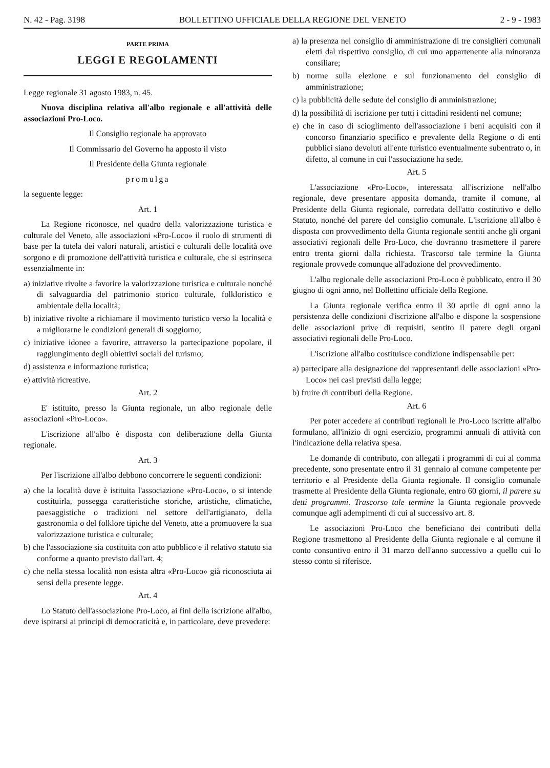N. 42 - Pag. 3198 BOLLETTINO UFFICIALE DELLA REGIONE DEL VENETO 2 - 9 - 1983
PARTE PRIMA
LEGGI E REGOLAMENTI
Legge regionale 31 agosto 1983, n. 45.
Nuova disciplina relativa all'albo regionale e all'attività delle associazioni Pro-Loco.
Il Consiglio regionale ha approvato
Il Commissario del Governo ha apposto il visto
Il Presidente della Giunta regionale
promulga
la seguente legge:
Art. 1
La Regione riconosce, nel quadro della valorizzazione turistica e culturale del Veneto, alle associazioni «Pro-Loco» il ruolo di strumenti di base per la tutela dei valori naturali, artistici e culturali delle località ove sorgono e di promozione dell'attività turistica e culturale, che si estrinseca essenzialmente in:
a) iniziative rivolte a favorire la valorizzazione turistica e culturale nonché di salvaguardia del patrimonio storico culturale, folkloristico e ambientale della località;
b) iniziative rivolte a richiamare il movimento turistico verso la località e a migliorarne le condizioni generali di soggiorno;
c) iniziative idonee a favorire, attraverso la partecipazione popolare, il raggiungimento degli obiettivi sociali del turismo;
d) assistenza e informazione turistica;
e) attività ricreative.
Art. 2
E' istituito, presso la Giunta regionale, un albo regionale delle associazioni «Pro-Loco».
L'iscrizione all'albo è disposta con deliberazione della Giunta regionale.
Art. 3
Per l'iscrizione all'albo debbono concorrere le seguenti condizioni:
a) che la località dove è istituita l'associazione «Pro-Loco», o si intende costituirla, possegga caratteristiche storiche, artistiche, climatiche, paesaggistiche o tradizioni nel settore dell'artigianato, della gastronomia o del folklore tipiche del Veneto, atte a promuovere la sua valorizzazione turistica e culturale;
b) che l'associazione sia costituita con atto pubblico e il relativo statuto sia conforme a quanto previsto dall'art. 4;
c) che nella stessa località non esista altra «Pro-Loco» già riconosciuta ai sensi della presente legge.
Art. 4
Lo Statuto dell'associazione Pro-Loco, ai fini della iscrizione all'albo, deve ispirarsi ai principi di democraticità e, in particolare, deve prevedere:
a) la presenza nel consiglio di amministrazione di tre consiglieri comunali eletti dal rispettivo consiglio, di cui uno appartenente alla minoranza consiliare;
b) norme sulla elezione e sul funzionamento del consiglio di amministrazione;
c) la pubblicità delle sedute del consiglio di amministrazione;
d) la possibilità di iscrizione per tutti i cittadini residenti nel comune;
e) che in caso di scioglimento dell'associazione i beni acquisiti con il concorso finanziario specifico e prevalente della Regione o di enti pubblici siano devoluti all'ente turistico eventualmente subentrato o, in difetto, al comune in cui l'associazione ha sede.
Art. 5
L'associazione «Pro-Loco», interessata all'iscrizione nell'albo regionale, deve presentare apposita domanda, tramite il comune, al Presidente della Giunta regionale, corredata dell'atto costitutivo e dello Statuto, nonché del parere del consiglio comunale. L'iscrizione all'albo è disposta con provvedimento della Giunta regionale sentiti anche gli organi associativi regionali delle Pro-Loco, che dovranno trasmettere il parere entro trenta giorni dalla richiesta. Trascorso tale termine la Giunta regionale provvede comunque all'adozione del provvedimento.
L'albo regionale delle associazioni Pro-Loco è pubblicato, entro il 30 giugno di ogni anno, nel Bollettino ufficiale della Regione.
La Giunta regionale verifica entro il 30 aprile di ogni anno la persistenza delle condizioni d'iscrizione all'albo e dispone la sospensione delle associazioni prive di requisiti, sentito il parere degli organi associativi regionali delle Pro-Loco.
L'iscrizione all'albo costituisce condizione indispensabile per:
a) partecipare alla designazione dei rappresentanti delle associazioni «Pro-Loco» nei casi previsti dalla legge;
b) fruire di contributi della Regione.
Art. 6
Per poter accedere ai contributi regionali le Pro-Loco iscritte all'albo formulano, all'inizio di ogni esercizio, programmi annuali di attività con l'indicazione della relativa spesa.
Le domande di contributo, con allegati i programmi di cui al comma precedente, sono presentate entro il 31 gennaio al comune competente per territorio e al Presidente della Giunta regionale. Il consiglio comunale trasmette al Presidente della Giunta regionale, entro 60 giorni, il parere su detti programmi. Trascorso tale termine la Giunta regionale provvede comunque agli adempimenti di cui al successivo art. 8.
Le associazioni Pro-Loco che beneficiano dei contributi della Regione trasmettono al Presidente della Giunta regionale e al comune il conto consuntivo entro il 31 marzo dell'anno successivo a quello cui lo stesso conto si riferisce.